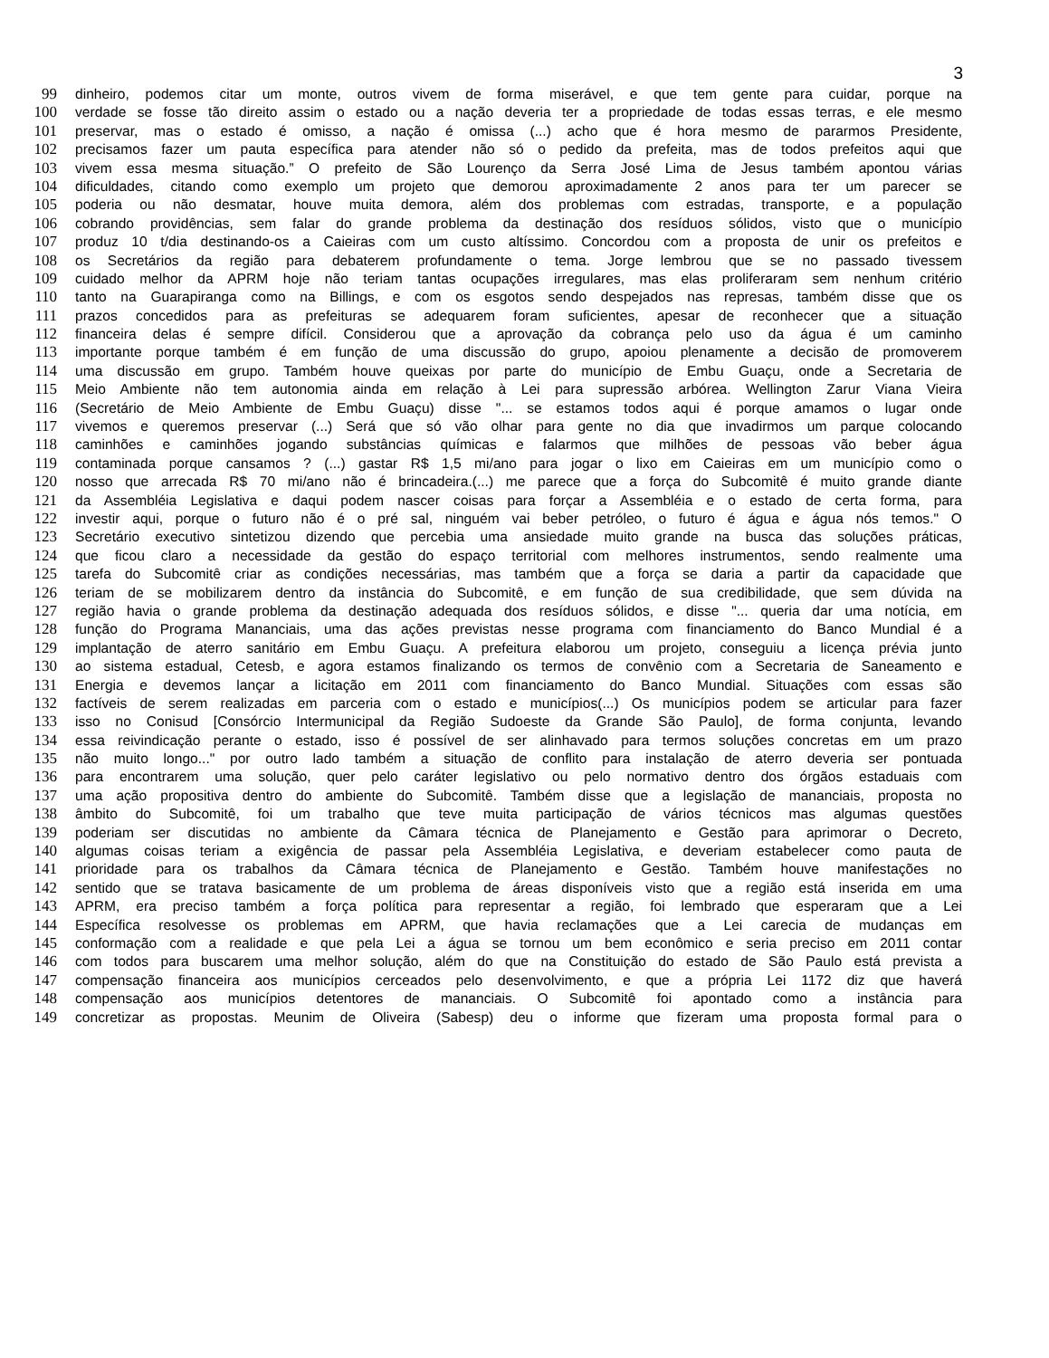3
99 dinheiro, podemos citar um monte, outros vivem de forma miserável, e que tem gente para cuidar, porque na
100 verdade se fosse tão direito assim o estado ou a nação deveria ter a propriedade de todas essas terras, e ele mesmo
101 preservar, mas o estado é omisso, a nação é omissa (...) acho que é hora mesmo de pararmos Presidente,
102 precisamos fazer um pauta específica para atender não só o pedido da prefeita, mas de todos prefeitos aqui que
103 vivem essa mesma situação.” O prefeito de São Lourenço da Serra José Lima de Jesus também apontou várias
104 dificuldades, citando como exemplo um projeto que demorou aproximadamente 2 anos para ter um parecer se
105 poderia ou não desmatar, houve muita demora, além dos problemas com estradas, transporte, e a população
106 cobrando providências, sem falar do grande problema da destinação dos resíduos sólidos, visto que o município
107 produz 10 t/dia destinando-os a Caieiras com um custo altíssimo. Concordou com a proposta de unir os prefeitos e
108 os Secretários da região para debaterem profundamente o tema. Jorge lembrou que se no passado tivessem
109 cuidado melhor da APRM hoje não teriam tantas ocupações irregulares, mas elas proliferaram sem nenhum critério
110 tanto na Guarapiranga como na Billings, e com os esgotos sendo despejados nas represas, também disse que os
111 prazos concedidos para as prefeituras se adequarem foram suficientes, apesar de reconhecer que a situação
112 financeira delas é sempre difícil. Considerou que a aprovação da cobrança pelo uso da água é um caminho
113 importante porque também é em função de uma discussão do grupo, apoiou plenamente a decisão de promoverem
114 uma discussão em grupo. Também houve queixas por parte do município de Embu Guaçu, onde a Secretaria de
115 Meio Ambiente não tem autonomia ainda em relação à Lei para supressão arbórea. Wellington Zarur Viana Vieira
116 (Secretário de Meio Ambiente de Embu Guaçu) disse "... se estamos todos aqui é porque amamos o lugar onde
117 vivemos e queremos preservar (...) Será que só vão olhar para gente no dia que invadirmos um parque colocando
118 caminhões e caminhões jogando substâncias químicas e falarmos que milhões de pessoas vão beber água
119 contaminada porque cansamos ? (...) gastar R$ 1,5 mi/ano para jogar o lixo em Caieiras em um município como o
120 nosso que arrecada R$ 70 mi/ano não é brincadeira.(...) me parece que a força do Subcomitê é muito grande diante
121 da Assembléia Legislativa e daqui podem nascer coisas para forçar a Assembléia e o estado de certa forma, para
122 investir aqui, porque o futuro não é o pré sal, ninguém vai beber petróleo, o futuro é água e água nós temos." O
123 Secretário executivo sintetizou dizendo que percebia uma ansiedade muito grande na busca das soluções práticas,
124 que ficou claro a necessidade da gestão do espaço territorial com melhores instrumentos, sendo realmente uma
125 tarefa do Subcomitê criar as condições necessárias, mas também que a força se daria a partir da capacidade que
126 teriam de se mobilizarem dentro da instância do Subcomitê, e em função de sua credibilidade, que sem dúvida na
127 região havia o grande problema da destinação adequada dos resíduos sólidos, e disse "... queria dar uma notícia, em
128 função do Programa Mananciais, uma das ações previstas nesse programa com financiamento do Banco Mundial é a
129 implantação de aterro sanitário em Embu Guaçu. A prefeitura elaborou um projeto, conseguiu a licença prévia junto
130 ao sistema estadual, Cetesb, e agora estamos finalizando os termos de convênio com a Secretaria de Saneamento e
131 Energia e devemos lançar a licitação em 2011 com financiamento do Banco Mundial. Situações com essas são
132 factíveis de serem realizadas em parceria com o estado e municípios(...) Os municípios podem se articular para fazer
133 isso no Conisud [Consórcio Intermunicipal da Região Sudoeste da Grande São Paulo], de forma conjunta, levando
134 essa reivindicação perante o estado, isso é possível de ser alinhavado para termos soluções concretas em um prazo
135 não muito longo..." por outro lado também a situação de conflito para instalação de aterro deveria ser pontuada
136 para encontrarem uma solução, quer pelo caráter legislativo ou pelo normativo dentro dos órgãos estaduais com
137 uma ação propositiva dentro do ambiente do Subcomitê. Também disse que a legislação de mananciais, proposta no
138 âmbito do Subcomitê, foi um trabalho que teve muita participação de vários técnicos mas algumas questões
139 poderiam ser discutidas no ambiente da Câmara técnica de Planejamento e Gestão para aprimorar o Decreto,
140 algumas coisas teriam a exigência de passar pela Assembléia Legislativa, e deveriam estabelecer como pauta de
141 prioridade para os trabalhos da Câmara técnica de Planejamento e Gestão. Também houve manifestações no
142 sentido que se tratava basicamente de um problema de áreas disponíveis visto que a região está inserida em uma
143 APRM, era preciso também a força política para representar a região, foi lembrado que esperaram que a Lei
144 Específica resolvesse os problemas em APRM, que havia reclamações que a Lei carecia de mudanças em
145 conformação com a realidade e que pela Lei a água se tornou um bem econômico e seria preciso em 2011 contar
146 com todos para buscarem uma melhor solução, além do que na Constituição do estado de São Paulo está prevista a
147 compensação financeira aos municípios cerceados pelo desenvolvimento, e que a própria Lei 1172 diz que haverá
148 compensação aos municípios detentores de mananciais. O Subcomitê foi apontado como a instância para
149 concretizar as propostas. Meunim de Oliveira (Sabesp) deu o informe que fizeram uma proposta formal para o